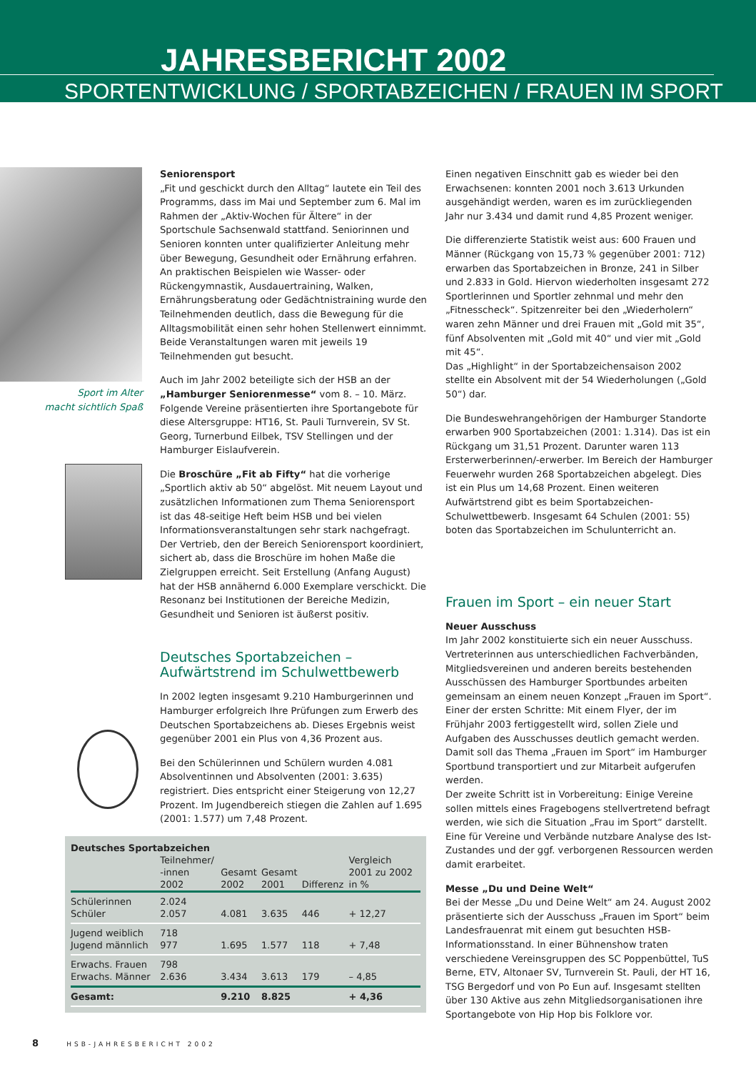JAHRESBERICHT 2002
SPORTENTWICKLUNG / SPORTABZEICHEN / FRAUEN IM SPORT
Sport im Alter
macht sichtlich Spaß
Seniorensport
„Fit und geschickt durch den Alltag“ lautete ein Teil des Programms, dass im Mai und September zum 6. Mal im Rahmen der „Aktiv-Wochen für Ältere“ in der Sportschule Sachsenwald stattfand. Seniorinnen und Senioren konnten unter qualifizierter Anleitung mehr über Bewegung, Gesundheit oder Ernährung erfahren. An praktischen Beispielen wie Wasser- oder Rückengymnastik, Ausdauertraining, Walken, Ernährungsberatung oder Gedächtnistraining wurde den Teilnehmenden deutlich, dass die Bewegung für die Alltagsmobilität einen sehr hohen Stellenwert einnimmt. Beide Veranstaltungen waren mit jeweils 19 Teilnehmenden gut besucht.
Auch im Jahr 2002 beteiligte sich der HSB an der „Hamburger Seniorenmesse“ vom 8. – 10. März. Folgende Vereine präsentierten ihre Sportangebote für diese Altersgruppe: HT16, St. Pauli Turnverein, SV St. Georg, Turnerbund Eilbek, TSV Stellingen und der Hamburger Eislaufverein.
Die Broschüre „Fit ab Fifty“ hat die vorherige „Sportlich aktiv ab 50“ abgelöst. Mit neuem Layout und zusätzlichen Informationen zum Thema Seniorensport ist das 48-seitige Heft beim HSB und bei vielen Informationsveranstaltungen sehr stark nachgefragt. Der Vertrieb, den der Bereich Seniorensport koordiniert, sichert ab, dass die Broschüre im hohen Maße die Zielgruppen erreicht. Seit Erstellung (Anfang August) hat der HSB annähernd 6.000 Exemplare verschickt. Die Resonanz bei Institutionen der Bereiche Medizin, Gesundheit und Senioren ist äußerst positiv.
Deutsches Sportabzeichen –
Aufwärtstrend im Schulwettbewerb
In 2002 legten insgesamt 9.210 Hamburgerinnen und Hamburger erfolgreich Ihre Prüfungen zum Erwerb des Deutschen Sportabzeichens ab. Dieses Ergebnis weist gegenüber 2001 ein Plus von 4,36 Prozent aus.
Bei den Schülerinnen und Schülern wurden 4.081 Absolventinnen und Absolventen (2001: 3.635) registriert. Dies entspricht einer Steigerung von 12,27 Prozent. Im Jugendbereich stiegen die Zahlen auf 1.695 (2001: 1.577) um 7,48 Prozent.
Deutsches Sportabzeichen
| | Teilnehmer/ -innen 2002 | Gesamt 2002 | Gesamt 2001 | Differenz | Vergleich 2001 zu 2002 in % |
| --- | --- | --- | --- | --- | --- |
| Schülerinnen Schüler | 2.024 2.057 | 4.081 | 3.635 | 446 | + 12,27 |
| Jugend weiblich Jugend männlich | 718 977 | 1.695 | 1.577 | 118 | + 7,48 |
| Erwachs. Frauen Erwachs. Männer | 798 2.636 | 3.434 | 3.613 | 179 | – 4,85 |
| Gesamt: | | 9.210 | 8.825 | | + 4,36 |
Einen negativen Einschnitt gab es wieder bei den Erwachsenen: konnten 2001 noch 3.613 Urkunden ausgehändigt werden, waren es im zurückliegenden Jahr nur 3.434 und damit rund 4,85 Prozent weniger.
Die differenzierte Statistik weist aus: 600 Frauen und Männer (Rückgang von 15,73 % gegenüber 2001: 712) erwarben das Sportabzeichen in Bronze, 241 in Silber und 2.833 in Gold. Hiervon wiederholten insgesamt 272 Sportlerinnen und Sportler zehnmal und mehr den „Fitnesscheck“. Spitzenreiter bei den „Wiederholern“ waren zehn Männer und drei Frauen mit „Gold mit 35“, fünf Absolventen mit „Gold mit 40“ und vier mit „Gold mit 45“.
Das „Highlight“ in der Sportabzeichensaison 2002 stellte ein Absolvent mit der 54 Wiederholungen („Gold 50“) dar.
Die Bundeswehrangehörigen der Hamburger Standorte erwarben 900 Sportabzeichen (2001: 1.314). Das ist ein Rückgang um 31,51 Prozent. Darunter waren 113 Ersterwerberinnen/-erwerber. Im Bereich der Hamburger Feuerwehr wurden 268 Sportabzeichen abgelegt. Dies ist ein Plus um 14,68 Prozent. Einen weiteren Aufwärtstrend gibt es beim Sportabzeichen-Schulwettbewerb. Insgesamt 64 Schulen (2001: 55) boten das Sportabzeichen im Schulunterricht an.
Frauen im Sport – ein neuer Start
Neuer Ausschuss
Im Jahr 2002 konstituierte sich ein neuer Ausschuss. Vertreterinnen aus unterschiedlichen Fachverbänden, Mitgliedsvereinen und anderen bereits bestehenden Ausschüssen des Hamburger Sportbundes arbeiten gemeinsam an einem neuen Konzept „Frauen im Sport“.
Einer der ersten Schritte: Mit einem Flyer, der im Frühjahr 2003 fertiggestellt wird, sollen Ziele und Aufgaben des Ausschusses deutlich gemacht werden. Damit soll das Thema „Frauen im Sport“ im Hamburger Sportbund transportiert und zur Mitarbeit aufgerufen werden.
Der zweite Schritt ist in Vorbereitung: Einige Vereine sollen mittels eines Fragebogens stellvertretend befragt werden, wie sich die Situation „Frau im Sport“ darstellt. Eine für Vereine und Verbände nutzbare Analyse des Ist-Zustandes und der ggf. verborgenen Ressourcen werden damit erarbeitet.
Messe „Du und Deine Welt“
Bei der Messe „Du und Deine Welt“ am 24. August 2002 präsentierte sich der Ausschuss „Frauen im Sport“ beim Landesfrauenrat mit einem gut besuchten HSB-Informationsstand. In einer Bühnenshow traten verschiedene Vereinsgruppen des SC Poppenbüttel, TuS Berne, ETV, Altonaer SV, Turnverein St. Pauli, der HT 16, TSG Bergedorf und von Po Eun auf. Insgesamt stellten über 130 Aktive aus zehn Mitgliedsorganisationen ihre Sportangebote von Hip Hop bis Folklore vor.
8 HSB-JAHRESBERICHT 2002